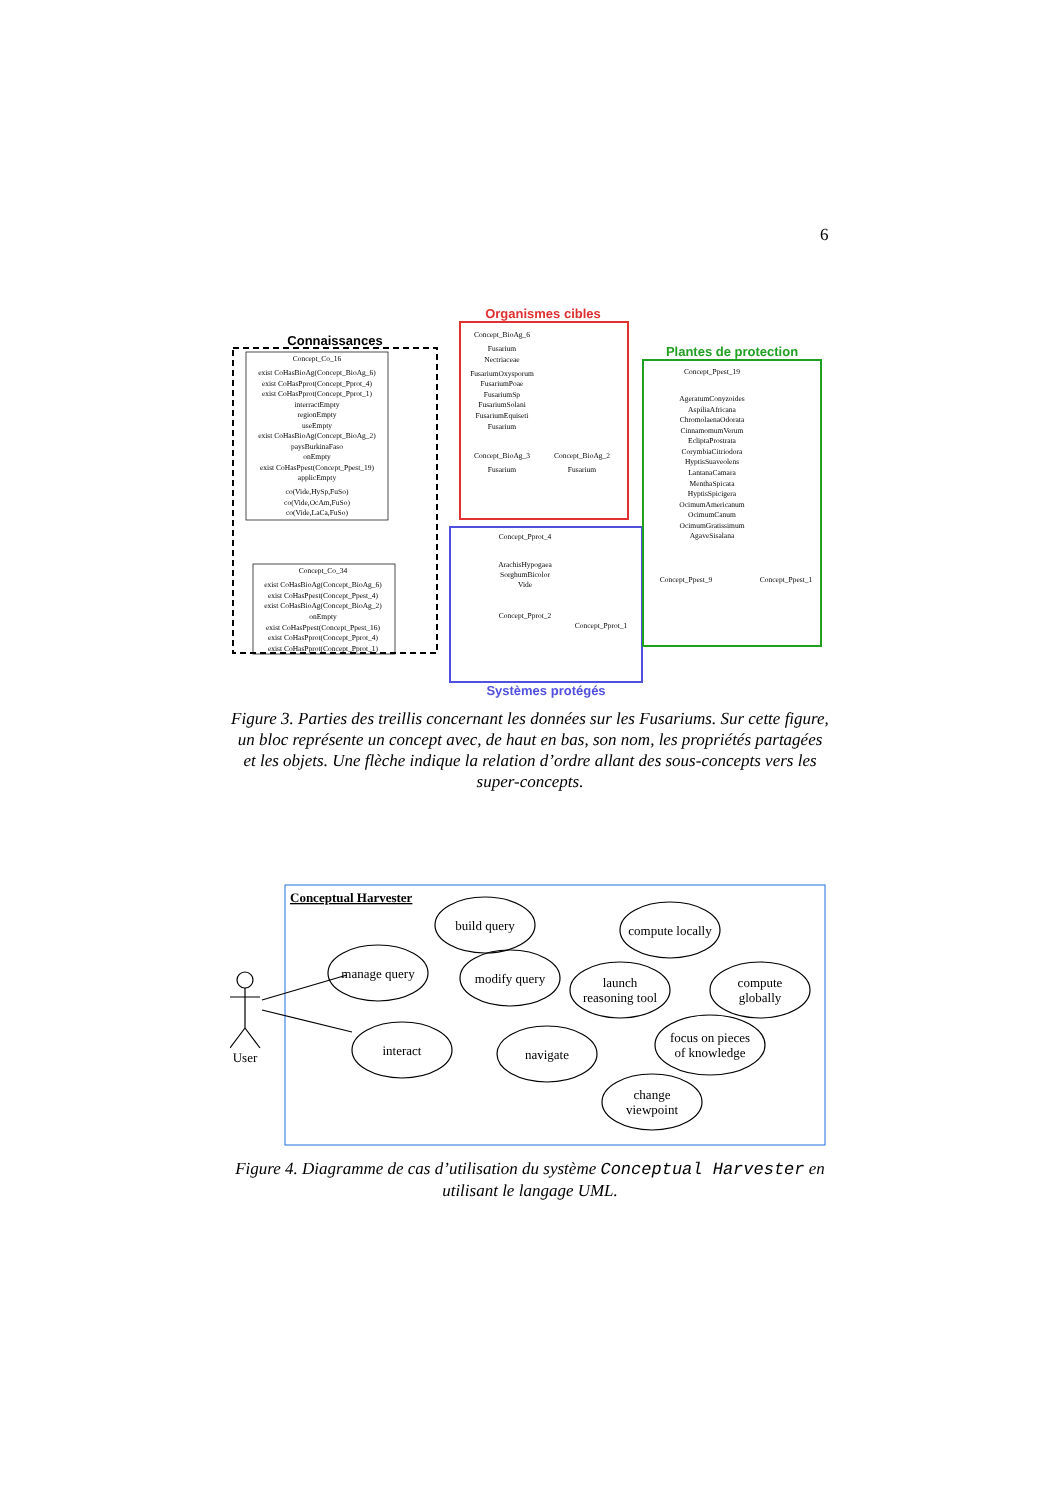6
Connaissances
Concept_Co_16
exist CoHasBioAg(Concept_BioAg_6)
exist CoHasPprot(Concept_Pprot_4)
exist CoHasPprot(Concept_Pprot_1)
interractEmpty
regionEmpty
useEmpty
exist CoHasBioAg(Concept_BioAg_2)
paysBurkinaFaso
onEmpty
exist CoHasPpest(Concept_Ppest_19)
applicEmpty
co(Vide,HySp,FuSo)
co(Vide,OcAm,FuSo)
co(Vide,LaCa,FuSo)
Concept_Co_34
exist CoHasBioAg(Concept_BioAg_6)
exist CoHasPpest(Concept_Ppest_4)
exist CoHasBioAg(Concept_BioAg_2)
onEmpty
exist CoHasPpest(Concept_Ppest_16)
exist CoHasPprot(Concept_Pprot_4)
exist CoHasPprot(Concept_Pprot_1)
Organismes cibles
Concept_BioAg_6
Fusarium
Nectriaceae
FusariumOxysporum
FusariumPoae
FusariumSp
FusariumSolani
FusariumEquiseti
Fusarium
Concept_BioAg_3
Concept_BioAg_2
Fusarium
Fusarium
Systèmes protégés
Concept_Pprot_4
ArachisHypogaea
SorghumBicolor
Vide
Concept_Pprot_2
Concept_Pprot_1
Plantes de protection
Concept_Ppest_19
AgeratumConyzoides
AspiliaAfricana
ChromolaenaOdorata
CinnamomumVerum
EcliptaProstrata
CorymbiaCitriodora
HyptisSuaveolens
LantanaCamara
MenthaSpicata
HyptisSpicigera
OcimumAmericanum
OcimumCanum
OcimumGratissimum
AgaveSisalana
Concept_Ppest_9
Concept_Ppest_1
Figure 3. Parties des treillis concernant les données sur les Fusariums. Sur cette figure, un bloc représente un concept avec, de haut en bas, son nom, les propriétés partagées et les objets. Une flèche indique la relation d’ordre allant des sous-concepts vers les super-concepts.
Conceptual Harvester
User
build query
manage query
modify query
compute locally
launch
reasoning tool
compute
globally
interact
navigate
focus on pieces
of knowledge
change
viewpoint
Figure 4. Diagramme de cas d’utilisation du système Conceptual Harvester en utilisant le langage UML.